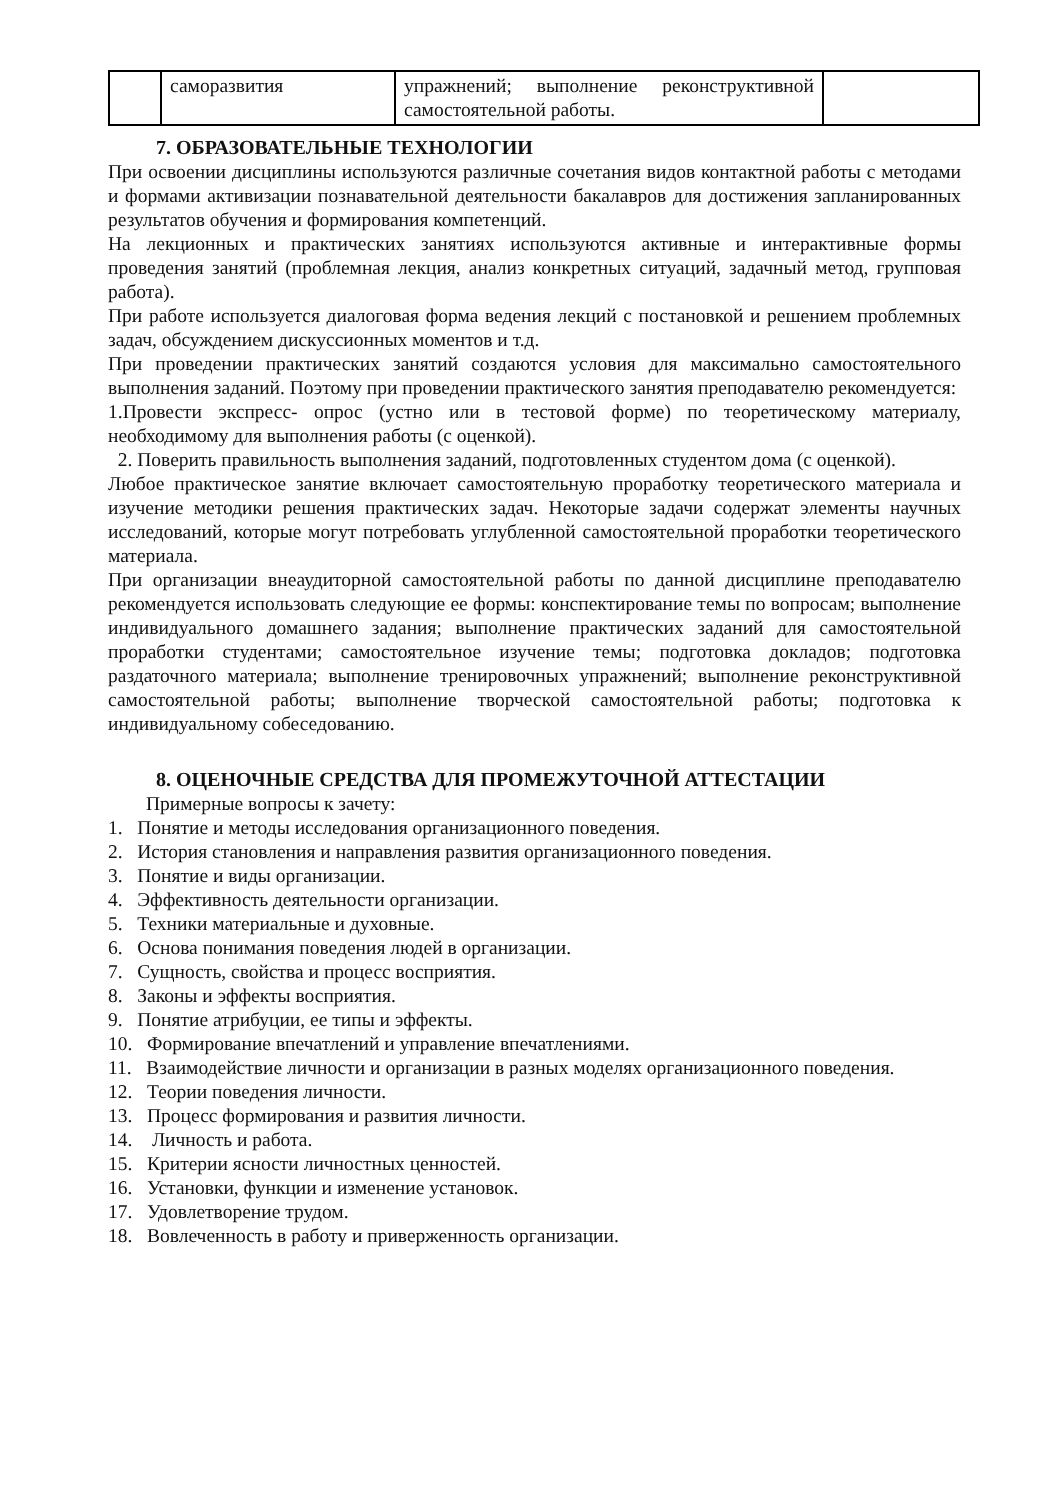| | саморазвития | упражнений; выполнение реконструктивной самостоятельной работы. | |
7. ОБРАЗОВАТЕЛЬНЫЕ ТЕХНОЛОГИИ
При освоении дисциплины используются различные сочетания видов контактной работы с методами и формами активизации познавательной деятельности бакалавров для достижения запланированных результатов обучения и формирования компетенций.
На лекционных и практических занятиях используются активные и интерактивные формы проведения занятий (проблемная лекция, анализ конкретных ситуаций, задачный метод, групповая работа).
При работе используется диалоговая форма ведения лекций с постановкой и решением проблемных задач, обсуждением дискуссионных моментов и т.д.
При проведении практических занятий создаются условия для максимально самостоятельного выполнения заданий. Поэтому при проведении практического занятия преподавателю рекомендуется:
1.Провести экспресс- опрос (устно или в тестовой форме) по теоретическому материалу, необходимому для выполнения работы (с оценкой).
2. Поверить правильность выполнения заданий, подготовленных студентом дома (с оценкой).
Любое практическое занятие включает самостоятельную проработку теоретического материала и изучение методики решения практических задач. Некоторые задачи содержат элементы научных исследований, которые могут потребовать углубленной самостоятельной проработки теоретического материала.
При организации внеаудиторной самостоятельной работы по данной дисциплине преподавателю рекомендуется использовать следующие ее формы: конспектирование темы по вопросам; выполнение индивидуального домашнего задания; выполнение практических заданий для самостоятельной проработки студентами; самостоятельное изучение темы; подготовка докладов; подготовка раздаточного материала; выполнение тренировочных упражнений; выполнение реконструктивной самостоятельной работы; выполнение творческой самостоятельной работы; подготовка к индивидуальному собеседованию.
8. ОЦЕНОЧНЫЕ СРЕДСТВА ДЛЯ ПРОМЕЖУТОЧНОЙ АТТЕСТАЦИИ
Примерные вопросы к зачету:
1. Понятие и методы исследования организационного поведения.
2. История становления и направления развития организационного поведения.
3. Понятие и виды организации.
4. Эффективность деятельности организации.
5. Техники материальные и духовные.
6. Основа понимания поведения людей в организации.
7. Сущность, свойства и процесс восприятия.
8. Законы и эффекты восприятия.
9. Понятие атрибуции, ее типы и эффекты.
10. Формирование впечатлений и управление впечатлениями.
11. Взаимодействие личности и организации в разных моделях организационного поведения.
12. Теории поведения личности.
13. Процесс формирования и развития личности.
14. Личность и работа.
15. Критерии ясности личностных ценностей.
16. Установки, функции и изменение установок.
17. Удовлетворение трудом.
18. Вовлеченность в работу и приверженность организации.